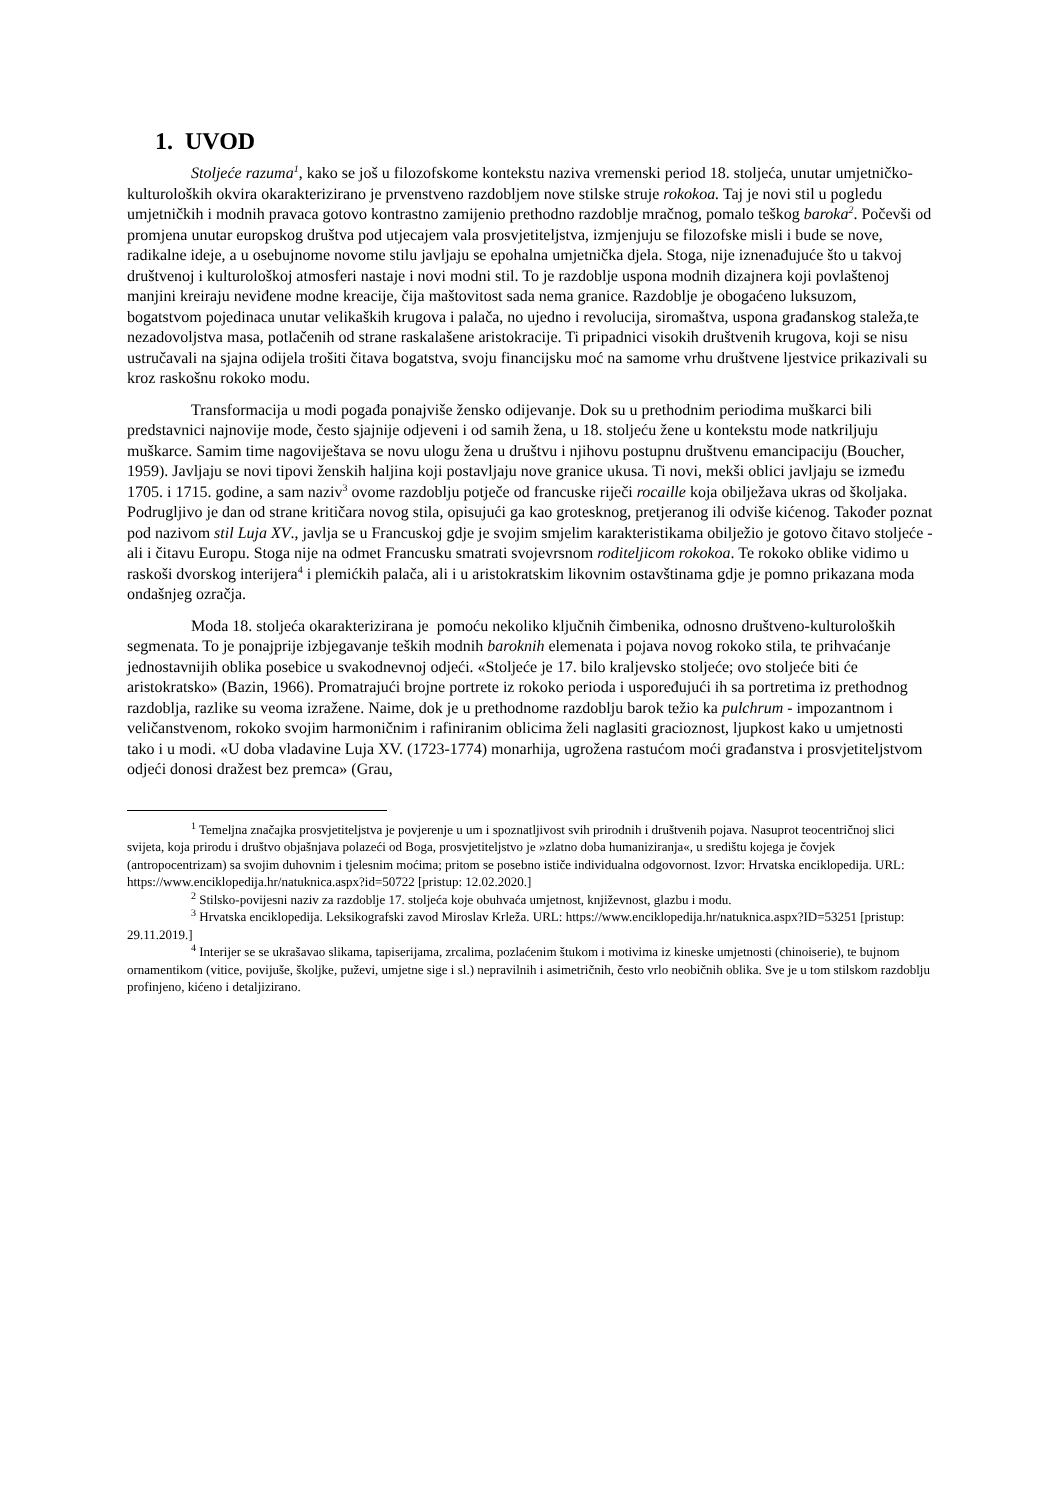1. UVOD
Stoljeće razuma<sup>1</sup>, kako se još u filozofskome kontekstu naziva vremenski period 18. stoljeća, unutar umjetničko-kulturoloških okvira okarakterizirano je prvenstveno razdobljem nove stilske struje rokokoa. Taj je novi stil u pogledu umjetničkih i modnih pravaca gotovo kontrastno zamijenio prethodno razdoblje mračnog, pomalo teškog baroka<sup>2</sup>. Počevši od promjena unutar europskog društva pod utjecajem vala prosvjetiteljstva, izmjenjuju se filozofske misli i bude se nove, radikalne ideje, a u osebujnome novome stilu javljaju se epohalna umjetnička djela. Stoga, nije iznenađujuće što u takvoj društvenoj i kulturološkoj atmosferi nastaje i novi modni stil. To je razdoblje uspona modnih dizajnera koji povlaštenoj manjini kreiraju neviđene modne kreacije, čija maštovitost sada nema granice. Razdoblje je obogaćeno luksuzom, bogatstvom pojedinaca unutar velikaških krugova i palača, no ujedno i revolucija, siromaštva, uspona građanskog staleža,te nezadovoljstva masa, potlačenih od strane raskalašene aristokracije. Ti pripadnici visokih društvenih krugova, koji se nisu ustručavali na sjajna odijela trošiti čitava bogatstva, svoju financijsku moć na samome vrhu društvene ljestvice prikazivali su kroz raskošnu rokoko modu.
Transformacija u modi pogađa ponajviše žensko odijevanje. Dok su u prethodnim periodima muškarci bili predstavnici najnovije mode, često sjajnije odjeveni i od samih žena, u 18. stoljeću žene u kontekstu mode natkriljuju muškarce. Samim time nagoviještava se novu ulogu žena u društvu i njihovu postupnu društvenu emancipaciju (Boucher, 1959). Javljaju se novi tipovi ženskih haljina koji postavljaju nove granice ukusa. Ti novi, mekši oblici javljaju se između 1705. i 1715. godine, a sam naziv<sup>3</sup> ovome razdoblju potječe od francuske riječi rocaille koja obilježava ukras od školjaka. Podrugljivo je dan od strane kritičara novog stila, opisujući ga kao grotesknog, pretjeranog ili odviše kićenog. Također poznat pod nazivom stil Luja XV., javlja se u Francuskoj gdje je svojim smjelim karakteristikama obilježio je gotovo čitavo stoljeće - ali i čitavu Europu. Stoga nije na odmet Francusku smatrati svojevrsnom roditeljicom rokokoa. Te rokoko oblike vidimo u raskoši dvorskog interijera<sup>4</sup> i plemićkih palača, ali i u aristokratskim likovnim ostavštinama gdje je pomno prikazana moda ondašnjeg ozračja.
Moda 18. stoljeća okarakterizirana je pomoću nekoliko ključnih čimbenika, odnosno društveno-kulturoloških segmenata. To je ponajprije izbjegavanje teških modnih baroknih elemenata i pojava novog rokoko stila, te prihvaćanje jednostavnijih oblika posebice u svakodnevnoj odjeći. «Stoljeće je 17. bilo kraljevsko stoljeće; ovo stoljeće biti će aristokratsko» (Bazin, 1966). Promatrajući brojne portrete iz rokoko perioda i uspoređujući ih sa portretima iz prethodnog razdoblja, razlike su veoma izražene. Naime, dok je u prethodnome razdoblju barok težio ka pulchrum - impozantnom i veličanstvenom, rokoko svojim harmoničnim i rafiniranim oblicima želi naglasiti gracioznost, ljupkost kako u umjetnosti tako i u modi. «U doba vladavine Luja XV. (1723-1774) monarhija, ugrožena rastućom moći građanstva i prosvjetiteljstvom odjeći donosi dražest bez premca» (Grau,
<sup>1</sup> Temeljna značajka prosvjetiteljstva je povjerenje u um i spoznatljivost svih prirodnih i društvenih pojava. Nasuprot teocentričnoj slici svijeta, koja prirodu i društvo objašnjava polazeći od Boga, prosvjetiteljstvo je »zlatno doba humaniziranja«, u središtu kojega je čovjek (antropocentrizam) sa svojim duhovnim i tjelesnim moćima; pritom se posebno ističe individualna odgovornost. Izvor: Hrvatska enciklopedija. URL: https://www.enciklopedija.hr/natuknica.aspx?id=50722 [pristup: 12.02.2020.]
<sup>2</sup> Stilsko-povijesni naziv za razdoblje 17. stoljeća koje obuhvaća umjetnost, književnost, glazbu i modu.
<sup>3</sup> Hrvatska enciklopedija. Leksikografski zavod Miroslav Krleža. URL: https://www.enciklopedija.hr/natuknica.aspx?ID=53251 [pristup: 29.11.2019.]
<sup>4</sup> Interijer se se ukrašavao slikama, tapiserijama, zrcalima, pozlaćenim štukom i motivima iz kineske umjetnosti (chinoiserie), te bujnom ornamentikom (vitice, povijuše, školjke, puževi, umjetne sige i sl.) nepravilnih i asimetričnih, često vrlo neobičnih oblika. Sve je u tom stilskom razdoblju profinjeno, kićeno i detaljizirano.